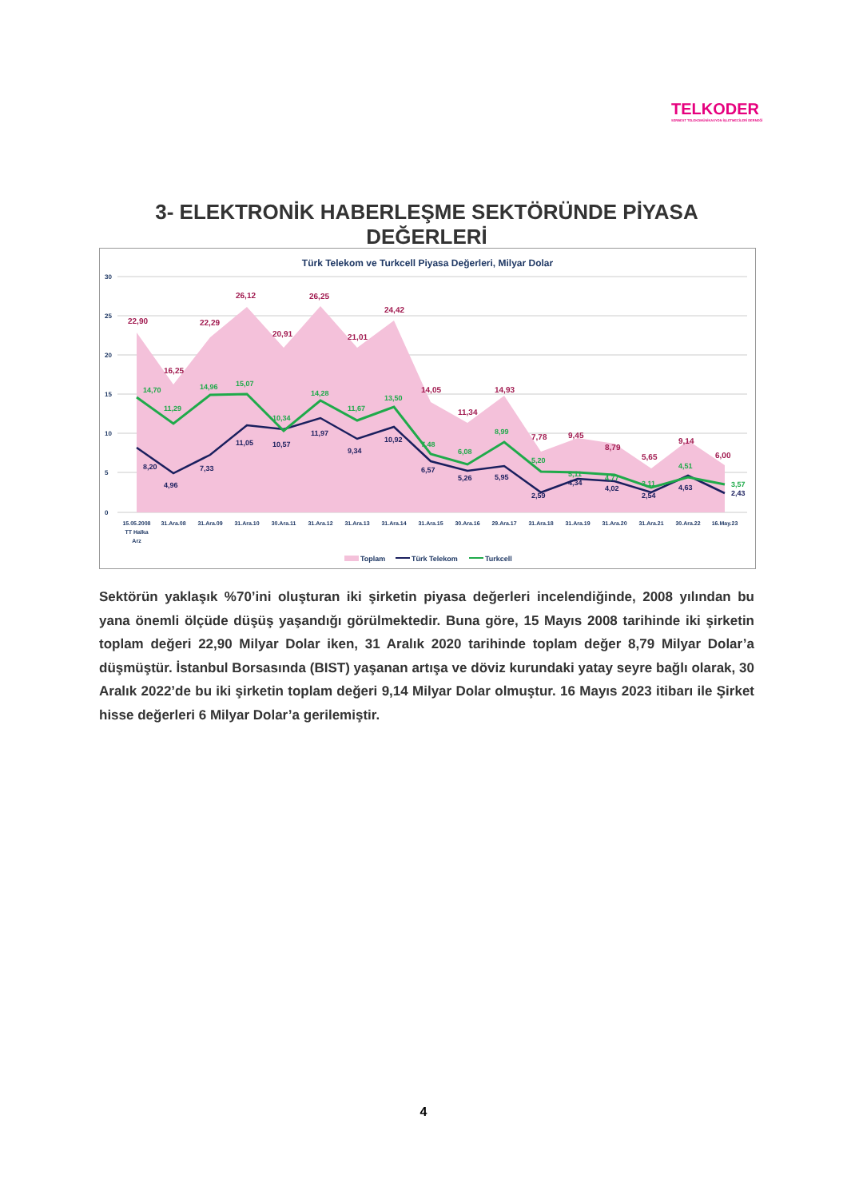TELKODER
SERBEST TELEKOMÜNİKASYON İŞLETMECİLERİ DERNEĞİ
3- ELEKTRONİK HABERLEŞME SEKTÖRÜNDE PİYASA DEĞERLERİ
Türk Telekom ve Turkcell Piyasa Değerleri, Milyar Dolar
30
25
20
15
10
5
0
22,90
16,25
22,29
26,12
20,91
26,25
21,01
24,42
14,05
11,34
14,93
7,78
9,45
8,79
5,65
9,14
6,00
14,70
11,29
14,96
15,07
10,34
14,28
11,67
13,50
7,48
6,08
8,99
5,20
5,11
4,77
3,11
4,51
3,57
8,20
4,96
7,33
11,05
10,57
11,97
9,34
10,92
6,57
5,26
5,95
2,59
4,34
4,02
2,54
4,63
2,43
15.05.2008
TT Halka
Arz
31.Ara.08
31.Ara.09
31.Ara.10
30.Ara.11
31.Ara.12
31.Ara.13
31.Ara.14
31.Ara.15
30.Ara.16
29.Ara.17
31.Ara.18
31.Ara.19
31.Ara.20
31.Ara.21
30.Ara.22
16.May.23
Toplam
Türk Telekom
Turkcell
Sektörün yaklaşık %70’ini oluşturan iki şirketin piyasa değerleri incelendiğinde, 2008 yılından bu yana önemli ölçüde düşüş yaşandığı görülmektedir. Buna göre, 15 Mayıs 2008 tarihinde iki şirketin toplam değeri 22,90 Milyar Dolar iken, 31 Aralık 2020 tarihinde toplam değer 8,79 Milyar Dolar’a düşmüştür. İstanbul Borsasında (BIST) yaşanan artışa ve döviz kurundaki yatay seyre bağlı olarak, 30 Aralık 2022’de bu iki şirketin toplam değeri 9,14 Milyar Dolar olmuştur. 16 Mayıs 2023 itibarı ile Şirket hisse değerleri 6 Milyar Dolar’a gerilemiştir.
4